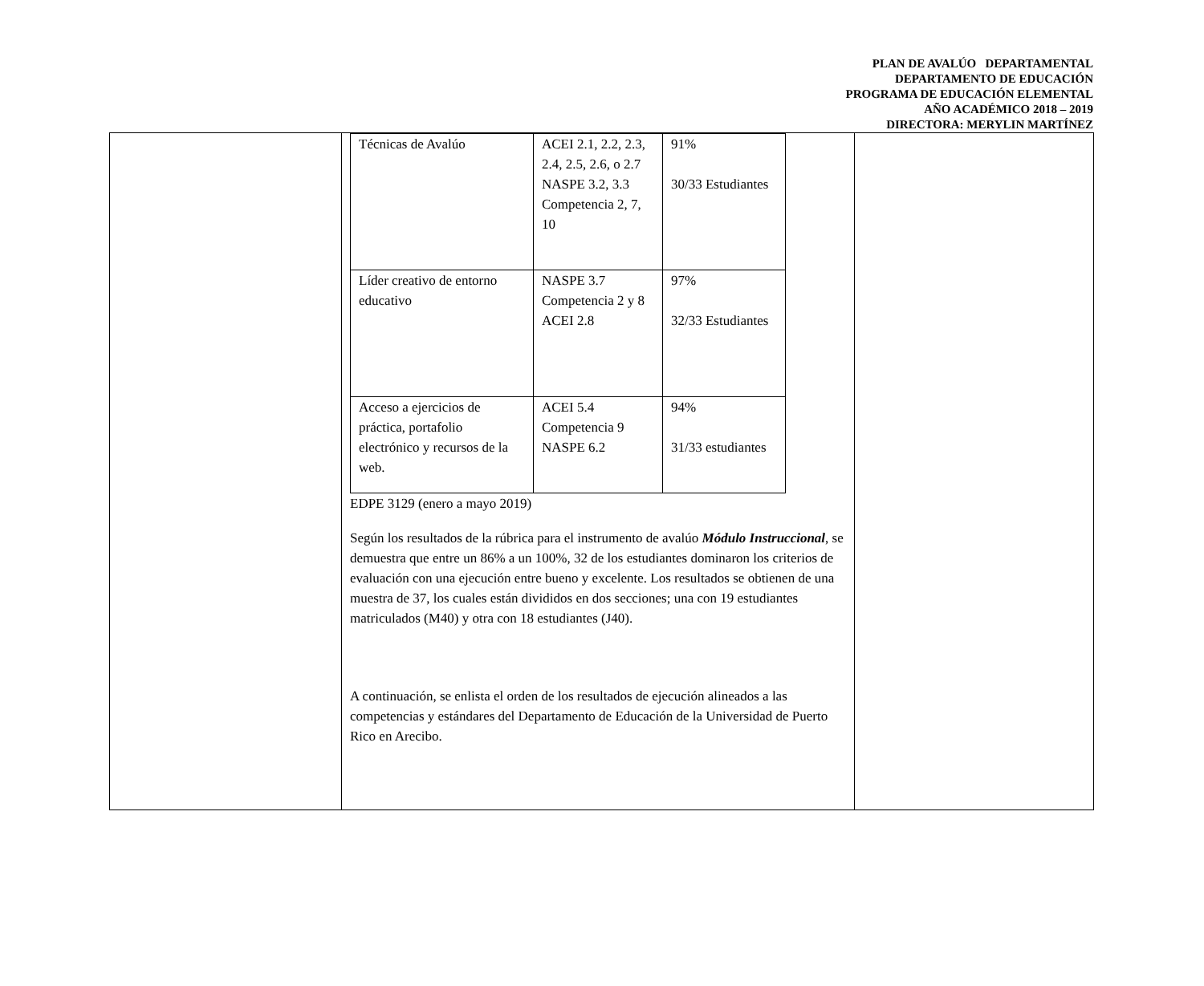PLAN DE AVALÚO DEPARTAMENTAL
DEPARTAMENTO DE EDUCACIÓN
PROGRAMA DE EDUCACIÓN ELEMENTAL
AÑO ACADÉMICO 2018 – 2019
DIRECTORA: MERYLIN MARTÍNEZ
| | / Técnicas de Avalúo / ACEI 2.1, 2.2, 2.3, 2.4, 2.5, 2.6, o 2.7 NASPE 3.2, 3.3 Competencia 2, 7, 10 / 91% 30/33 Estudiantes / / Líder creativo de entorno educativo / NASPE 3.7 Competencia 2 y 8 ACEI 2.8 / 97% 32/33 Estudiantes / / Acceso a ejercicios de práctica, portafolio electrónico y recursos de la web. / ACEI 5.4 Competencia 9 NASPE 6.2 / 94% 31/33 estudiantes / EDPE 3129 (enero a mayo 2019) Según los resultados de la rúbrica para el instrumento de avalúo Módulo Instruccional , se demuestra que entre un 86% a un 100%, 32 de los estudiantes dominaron los criterios de evaluación con una ejecución entre bueno y excelente. Los resultados se obtienen de una muestra de 37, los cuales están divididos en dos secciones; una con 19 estudiantes matriculados (M40) y otra con 18 estudiantes (J40). A continuación, se enlista el orden de los resultados de ejecución alineados a las competencias y estándares del Departamento de Educación de la Universidad de Puerto Rico en Arecibo. | |